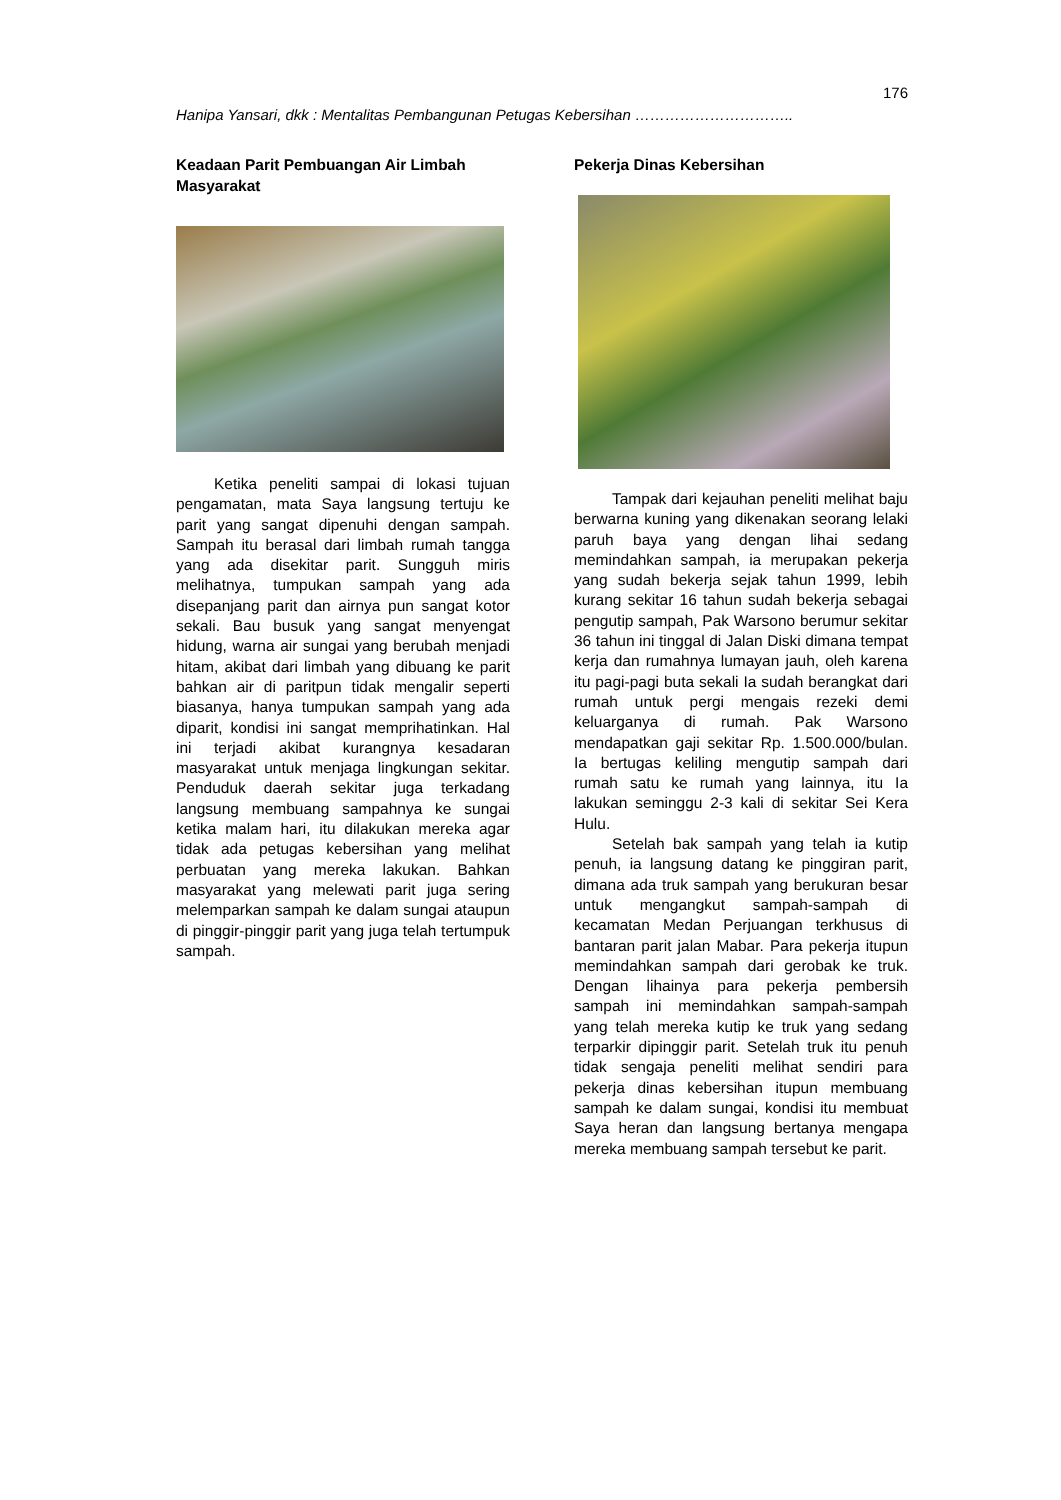176
Hanipa Yansari, dkk : Mentalitas Pembangunan Petugas Kebersihan …………………………..
Keadaan Parit Pembuangan Air Limbah Masyarakat
Ketika peneliti sampai di lokasi tujuan pengamatan, mata Saya langsung tertuju ke parit yang sangat dipenuhi dengan sampah. Sampah itu berasal dari limbah rumah tangga yang ada disekitar parit. Sungguh miris melihatnya, tumpukan sampah yang ada disepanjang parit dan airnya pun sangat kotor sekali. Bau busuk yang sangat menyengat hidung, warna air sungai yang berubah menjadi hitam, akibat dari limbah yang dibuang ke parit bahkan air di paritpun tidak mengalir seperti biasanya, hanya tumpukan sampah yang ada diparit, kondisi ini sangat memprihatinkan. Hal ini terjadi akibat kurangnya kesadaran masyarakat untuk menjaga lingkungan sekitar. Penduduk daerah sekitar juga terkadang langsung membuang sampahnya ke sungai ketika malam hari, itu dilakukan mereka agar tidak ada petugas kebersihan yang melihat perbuatan yang mereka lakukan. Bahkan masyarakat yang melewati parit juga sering melemparkan sampah ke dalam sungai ataupun di pinggir-pinggir parit yang juga telah tertumpuk sampah.
Pekerja Dinas Kebersihan
Tampak dari kejauhan peneliti melihat baju berwarna kuning yang dikenakan seorang lelaki paruh baya yang dengan lihai sedang memindahkan sampah, ia merupakan pekerja yang sudah bekerja sejak tahun 1999, lebih kurang sekitar 16 tahun sudah bekerja sebagai pengutip sampah, Pak Warsono berumur sekitar 36 tahun ini tinggal di Jalan Diski dimana tempat kerja dan rumahnya lumayan jauh, oleh karena itu pagi-pagi buta sekali Ia sudah berangkat dari rumah untuk pergi mengais rezeki demi keluarganya di rumah. Pak Warsono mendapatkan gaji sekitar Rp. 1.500.000/bulan. Ia bertugas keliling mengutip sampah dari rumah satu ke rumah yang lainnya, itu Ia lakukan seminggu 2-3 kali di sekitar Sei Kera Hulu.
Setelah bak sampah yang telah ia kutip penuh, ia langsung datang ke pinggiran parit, dimana ada truk sampah yang berukuran besar untuk mengangkut sampah-sampah di kecamatan Medan Perjuangan terkhusus di bantaran parit jalan Mabar. Para pekerja itupun memindahkan sampah dari gerobak ke truk. Dengan lihainya para pekerja pembersih sampah ini memindahkan sampah-sampah yang telah mereka kutip ke truk yang sedang terparkir dipinggir parit. Setelah truk itu penuh tidak sengaja peneliti melihat sendiri para pekerja dinas kebersihan itupun membuang sampah ke dalam sungai, kondisi itu membuat Saya heran dan langsung bertanya mengapa mereka membuang sampah tersebut ke parit.